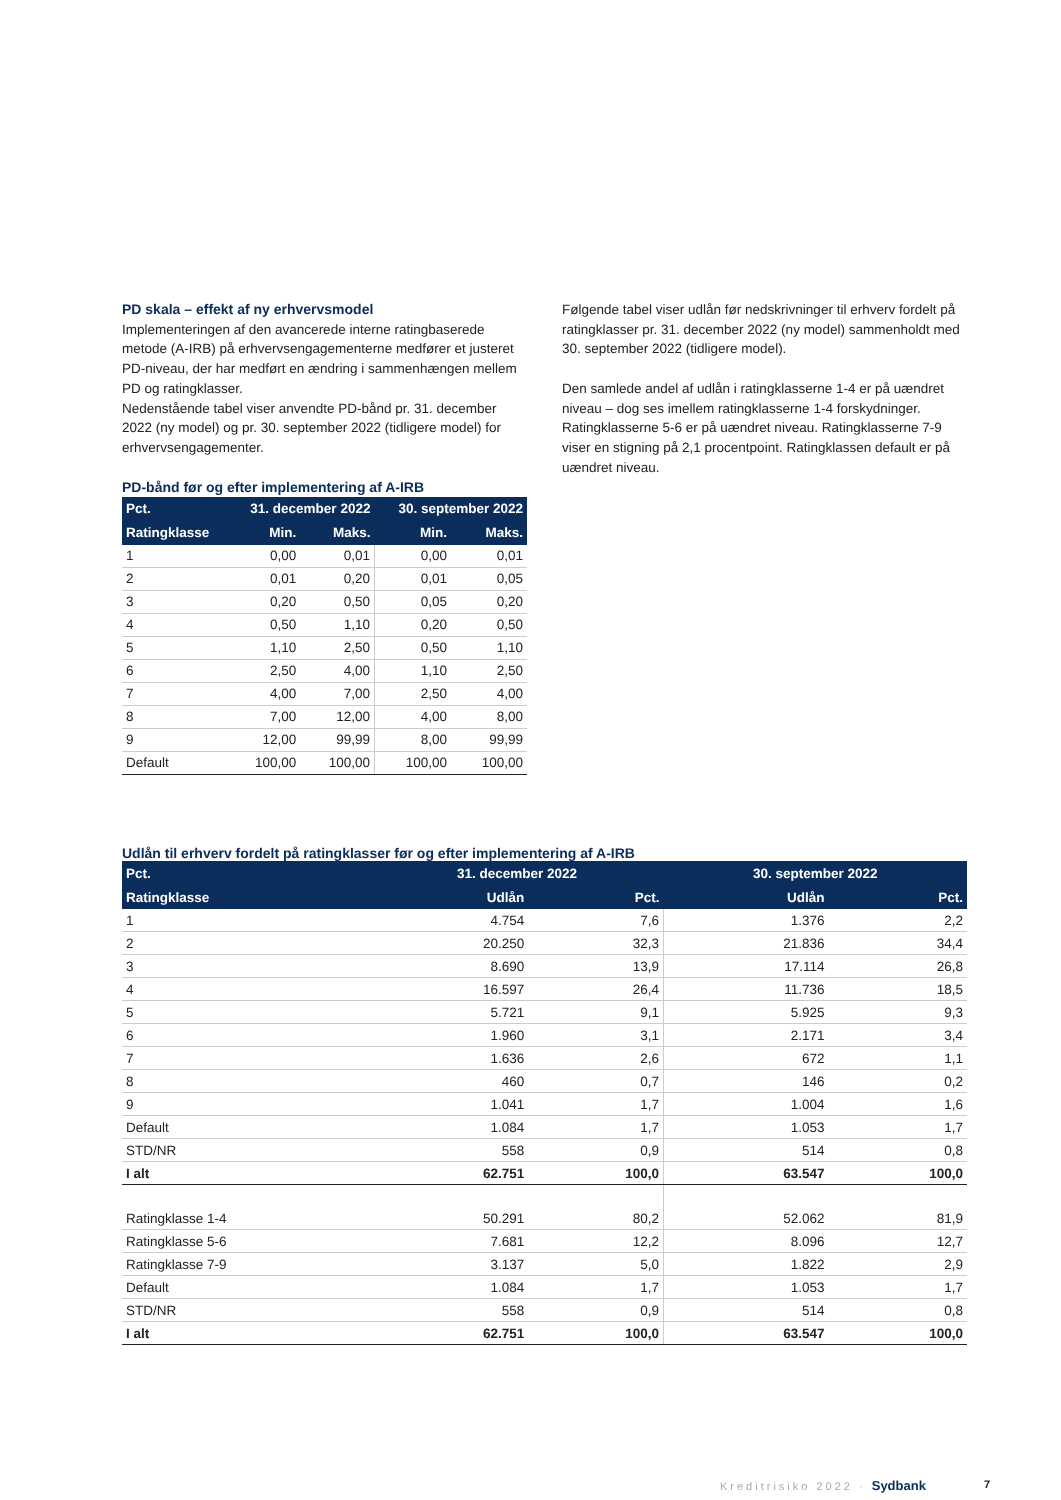PD skala – effekt af ny erhvervsmodel
Implementeringen af den avancerede interne ratingbaserede metode (A-IRB) på erhvervsengagementerne medfører et justeret PD-niveau, der har medført en ændring i sammenhængen mellem PD og ratingklasser.
Nedenstående tabel viser anvendte PD-bånd pr. 31. december 2022 (ny model) og pr. 30. september 2022 (tidligere model) for erhvervsengagementer.
PD-bånd før og efter implementering af A-IRB
| Pct. | 31. december 2022 | | 30. september 2022 | |
| --- | --- | --- | --- | --- |
| Ratingklasse | Min. | Maks. | Min. | Maks. |
| 1 | 0,00 | 0,01 | 0,00 | 0,01 |
| 2 | 0,01 | 0,20 | 0,01 | 0,05 |
| 3 | 0,20 | 0,50 | 0,05 | 0,20 |
| 4 | 0,50 | 1,10 | 0,20 | 0,50 |
| 5 | 1,10 | 2,50 | 0,50 | 1,10 |
| 6 | 2,50 | 4,00 | 1,10 | 2,50 |
| 7 | 4,00 | 7,00 | 2,50 | 4,00 |
| 8 | 7,00 | 12,00 | 4,00 | 8,00 |
| 9 | 12,00 | 99,99 | 8,00 | 99,99 |
| Default | 100,00 | 100,00 | 100,00 | 100,00 |
Følgende tabel viser udlån før nedskrivninger til erhverv fordelt på ratingklasser pr. 31. december 2022 (ny model) sammenholdt med 30. september 2022 (tidligere model).
Den samlede andel af udlån i ratingklasserne 1-4 er på uændret niveau – dog ses imellem ratingklasserne 1-4 forskydninger. Ratingklasserne 5-6 er på uændret niveau. Ratingklasserne 7-9 viser en stigning på 2,1 procentpoint. Ratingklassen default er på uændret niveau.
Udlån til erhverv fordelt på ratingklasser før og efter implementering af A-IRB
| Pct. | 31. december 2022 | | 30. september 2022 | |
| --- | --- | --- | --- | --- |
| Ratingklasse | Udlån | Pct. | Udlån | Pct. |
| 1 | 4.754 | 7,6 | 1.376 | 2,2 |
| 2 | 20.250 | 32,3 | 21.836 | 34,4 |
| 3 | 8.690 | 13,9 | 17.114 | 26,8 |
| 4 | 16.597 | 26,4 | 11.736 | 18,5 |
| 5 | 5.721 | 9,1 | 5.925 | 9,3 |
| 6 | 1.960 | 3,1 | 2.171 | 3,4 |
| 7 | 1.636 | 2,6 | 672 | 1,1 |
| 8 | 460 | 0,7 | 146 | 0,2 |
| 9 | 1.041 | 1,7 | 1.004 | 1,6 |
| Default | 1.084 | 1,7 | 1.053 | 1,7 |
| STD/NR | 558 | 0,9 | 514 | 0,8 |
| I alt | 62.751 | 100,0 | 63.547 | 100,0 |
| Ratingklasse 1-4 | 50.291 | 80,2 | 52.062 | 81,9 |
| Ratingklasse 5-6 | 7.681 | 12,2 | 8.096 | 12,7 |
| Ratingklasse 7-9 | 3.137 | 5,0 | 1.822 | 2,9 |
| Default | 1.084 | 1,7 | 1.053 | 1,7 |
| STD/NR | 558 | 0,9 | 514 | 0,8 |
| I alt | 62.751 | 100,0 | 63.547 | 100,0 |
Kreditrisiko 2022 · Sydbank 7